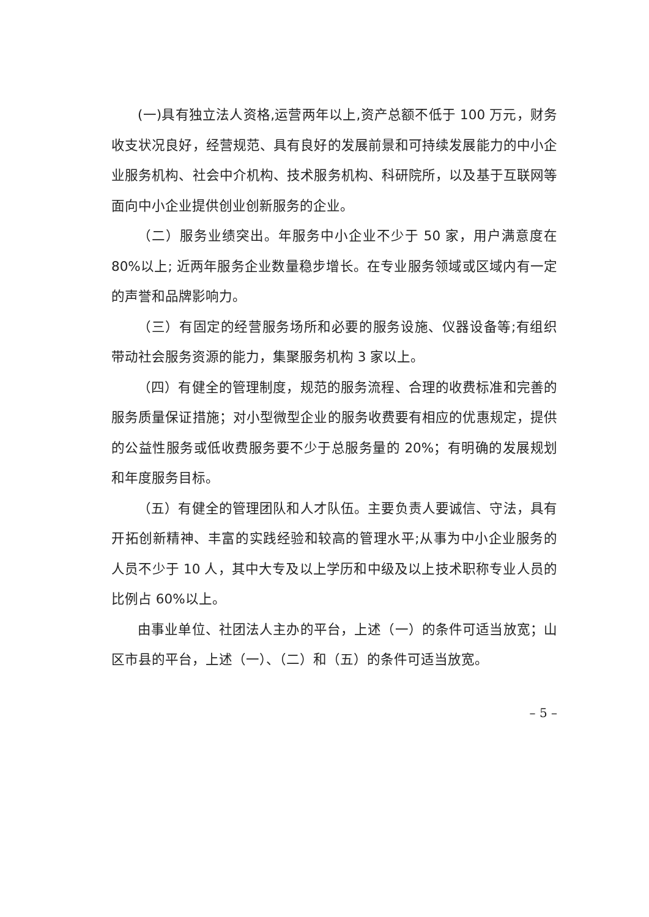(一)具有独立法人资格,运营两年以上,资产总额不低于 100 万元，财务收支状况良好，经营规范、具有良好的发展前景和可持续发展能力的中小企业服务机构、社会中介机构、技术服务机构、科研院所，以及基于互联网等面向中小企业提供创业创新服务的企业。
（二）服务业绩突出。年服务中小企业不少于 50 家，用户满意度在 80%以上; 近两年服务企业数量稳步增长。在专业服务领域或区域内有一定的声誉和品牌影响力。
（三）有固定的经营服务场所和必要的服务设施、仪器设备等;有组织带动社会服务资源的能力，集聚服务机构 3 家以上。
（四）有健全的管理制度，规范的服务流程、合理的收费标准和完善的服务质量保证措施；对小型微型企业的服务收费要有相应的优惠规定，提供的公益性服务或低收费服务要不少于总服务量的 20%；有明确的发展规划和年度服务目标。
（五）有健全的管理团队和人才队伍。主要负责人要诚信、守法，具有开拓创新精神、丰富的实践经验和较高的管理水平;从事为中小企业服务的人员不少于 10 人，其中大专及以上学历和中级及以上技术职称专业人员的比例占 60%以上。
由事业单位、社团法人主办的平台，上述（一）的条件可适当放宽；山区市县的平台，上述（一）、（二）和（五）的条件可适当放宽。
– 5 –